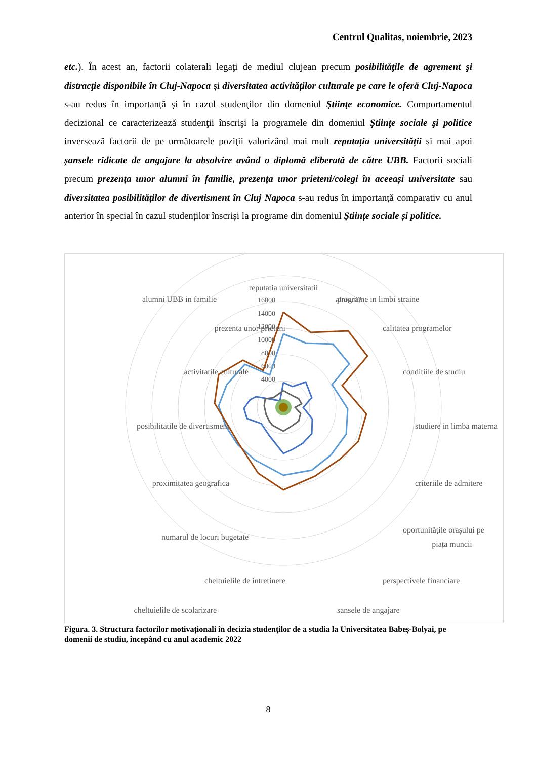Centrul Qualitas, noiembrie, 2023
etc.). În acest an, factorii colaterali legaţi de mediul clujean precum posibilităţile de agrement şi distracţie disponibile în Cluj-Napoca și diversitatea activităților culturale pe care le oferă Cluj-Napoca s-au redus în importanţă şi în cazul studenţilor din domeniul Ştiinţe economice. Comportamentul decizional ce caracterizează studenţii înscrişi la programele din domeniul Ştiinţe sociale şi politice inversează factorii de pe următoarele poziţii valorizând mai mult reputația universității și mai apoi șansele ridicate de angajare la absolvire având o diplomă eliberată de către UBB. Factorii sociali precum prezența unor alumni în familie, prezența unor prieteni/colegi în aceeași universitate sau diversitatea posibilităților de divertisment în Cluj Napoca s-au redus în importanță comparativ cu anul anterior în special în cazul studenților înscriși la programe din domeniul Științe sociale și politice.
16000
14000
12000
10000
8000
6000
4000
reputatia universitatii
alumni?
programe in limbi straine
alumni UBB in familie
calitatea programelor
prezenta unor prieteni
conditiile de studiu
activitatile culturale
studiere in limba materna
posibilitatile de divertisment
criteriile de admitere
proximitatea geografica
oportunitățile orașului pe
piața muncii
numarul de locuri bugetate
perspectivele financiare
cheltuielile de intretinere
sansele de angajare
cheltuielile de scolarizare
Figura. 3. Structura factorilor motivaționali în decizia studenților de a studia la Universitatea Babeș-Bolyai, pe domenii de studiu, începând cu anul academic 2022
8